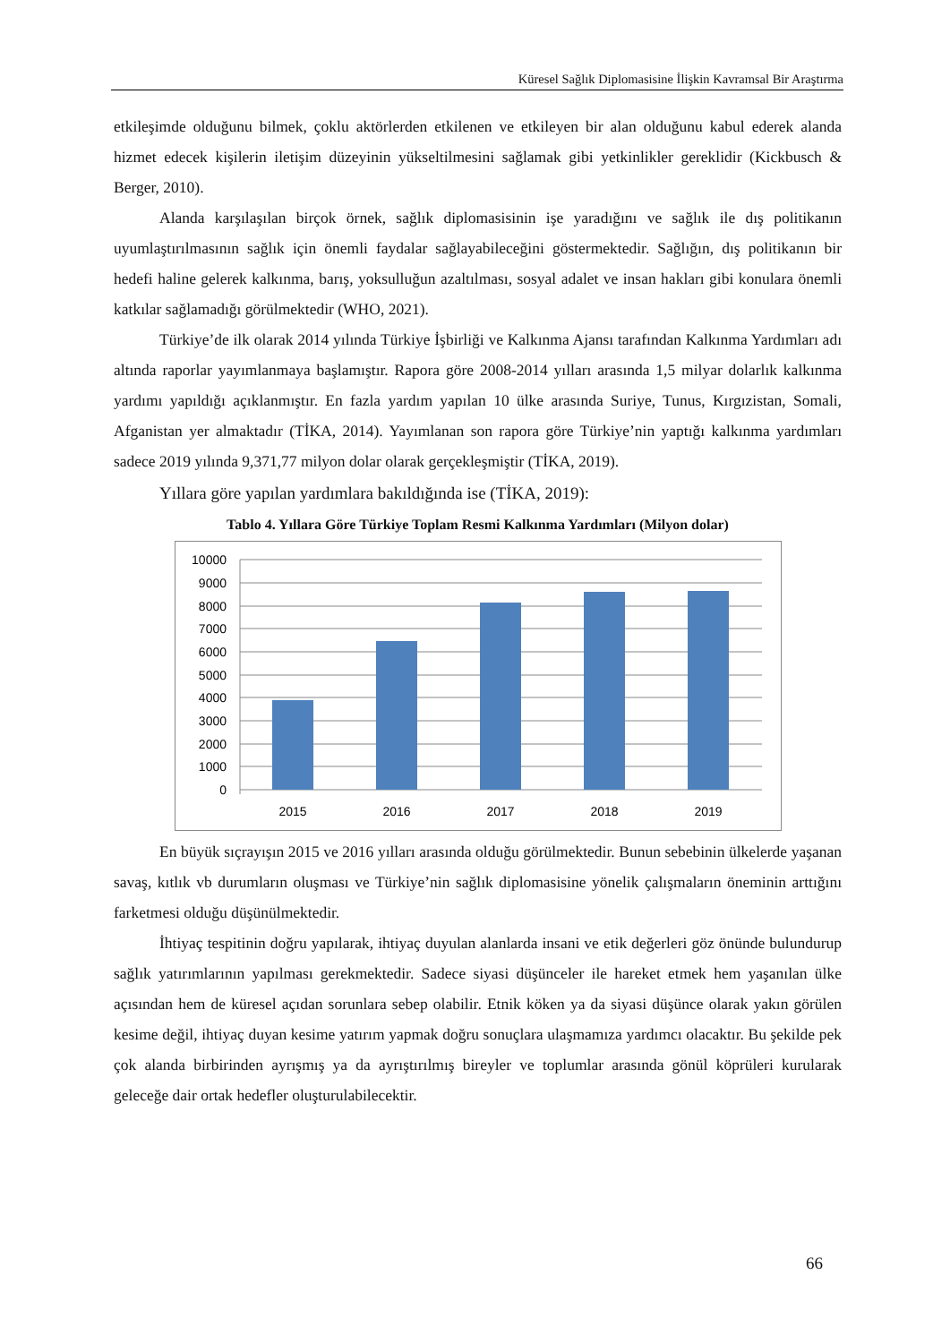Küresel Sağlık Diplomasisine İlişkin Kavramsal Bir Araştırma
etkileşimde olduğunu bilmek, çoklu aktörlerden etkilenen ve etkileyen bir alan olduğunu kabul ederek alanda hizmet edecek kişilerin iletişim düzeyinin yükseltilmesini sağlamak gibi yetkinlikler gereklidir (Kickbusch & Berger, 2010).
Alanda karşılaşılan birçok örnek, sağlık diplomasisinin işe yaradığını ve sağlık ile dış politikanın uyumlaştırılmasının sağlık için önemli faydalar sağlayabileceğini göstermektedir. Sağlığın, dış politikanın bir hedefi haline gelerek kalkınma, barış, yoksulluğun azaltılması, sosyal adalet ve insan hakları gibi konulara önemli katkılar sağlamadığı görülmektedir (WHO, 2021).
Türkiye’de ilk olarak 2014 yılında Türkiye İşbirliği ve Kalkınma Ajansı tarafından Kalkınma Yardımları adı altında raporlar yayımlanmaya başlamıştır. Rapora göre 2008-2014 yılları arasında 1,5 milyar dolarlık kalkınma yardımı yapıldığı açıklanmıştır. En fazla yardım yapılan 10 ülke arasında Suriye, Tunus, Kırgızistan, Somali, Afganistan yer almaktadır (TİKA, 2014). Yayımlanan son rapora göre Türkiye’nin yaptığı kalkınma yardımları sadece 2019 yılında 9,371,77 milyon dolar olarak gerçekleşmiştir (TİKA, 2019).
Yıllara göre yapılan yardımlara bakıldığında ise (TİKA, 2019):
Tablo 4. Yıllara Göre Türkiye Toplam Resmi Kalkınma Yardımları (Milyon dolar)
10000
9000
8000
7000
6000
5000
4000
3000
2000
1000
0
2015
2016
2017
2018
2019
En büyük sıçrayışın 2015 ve 2016 yılları arasında olduğu görülmektedir. Bunun sebebinin ülkelerde yaşanan savaş, kıtlık vb durumların oluşması ve Türkiye’nin sağlık diplomasisine yönelik çalışmaların öneminin arttığını farketmesi olduğu düşünülmektedir.
İhtiyaç tespitinin doğru yapılarak, ihtiyaç duyulan alanlarda insani ve etik değerleri göz önünde bulundurup sağlık yatırımlarının yapılması gerekmektedir. Sadece siyasi düşünceler ile hareket etmek hem yaşanılan ülke açısından hem de küresel açıdan sorunlara sebep olabilir. Etnik köken ya da siyasi düşünce olarak yakın görülen kesime değil, ihtiyaç duyan kesime yatırım yapmak doğru sonuçlara ulaşmamıza yardımcı olacaktır. Bu şekilde pek çok alanda birbirinden ayrışmış ya da ayrıştırılmış bireyler ve toplumlar arasında gönül köprüleri kurularak geleceğe dair ortak hedefler oluşturulabilecektir.
66